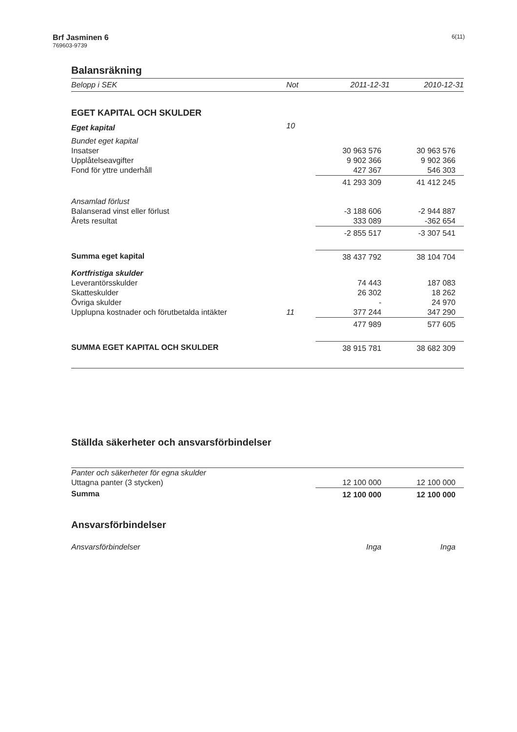Brf Jasminen 6
769603-9739
6(11)
Balansräkning
| Belopp i SEK | Not | 2011-12-31 | 2010-12-31 |
| --- | --- | --- | --- |
| EGET KAPITAL OCH SKULDER | | | |
| Eget kapital | 10 | | |
| Bundet eget kapital | | | |
| Insatser | | 30 963 576 | 30 963 576 |
| Upplåtelseavgifter | | 9 902 366 | 9 902 366 |
| Fond för yttre underhåll | | 427 367 | 546 303 |
| | | 41 293 309 | 41 412 245 |
| Ansamlad förlust | | | |
| Balanserad vinst eller förlust | | -3 188 606 | -2 944 887 |
| Årets resultat | | 333 089 | -362 654 |
| | | -2 855 517 | -3 307 541 |
| Summa eget kapital | | 38 437 792 | 38 104 704 |
| Kortfristiga skulder | | | |
| Leverantörsskulder | | 74 443 | 187 083 |
| Skatteskulder | | 26 302 | 18 262 |
| Övriga skulder | | - | 24 970 |
| Upplupna kostnader och förutbetalda intäkter | 11 | 377 244 | 347 290 |
| | | 477 989 | 577 605 |
| SUMMA EGET KAPITAL OCH SKULDER | | 38 915 781 | 38 682 309 |
Ställda säkerheter och ansvarsförbindelser
| Panter och säkerheter för egna skulder | | | |
| Uttagna panter (3 stycken) | | 12 100 000 | 12 100 000 |
| Summa | | 12 100 000 | 12 100 000 |
Ansvarsförbindelser
| Ansvarsförbindelser | | Inga | Inga |